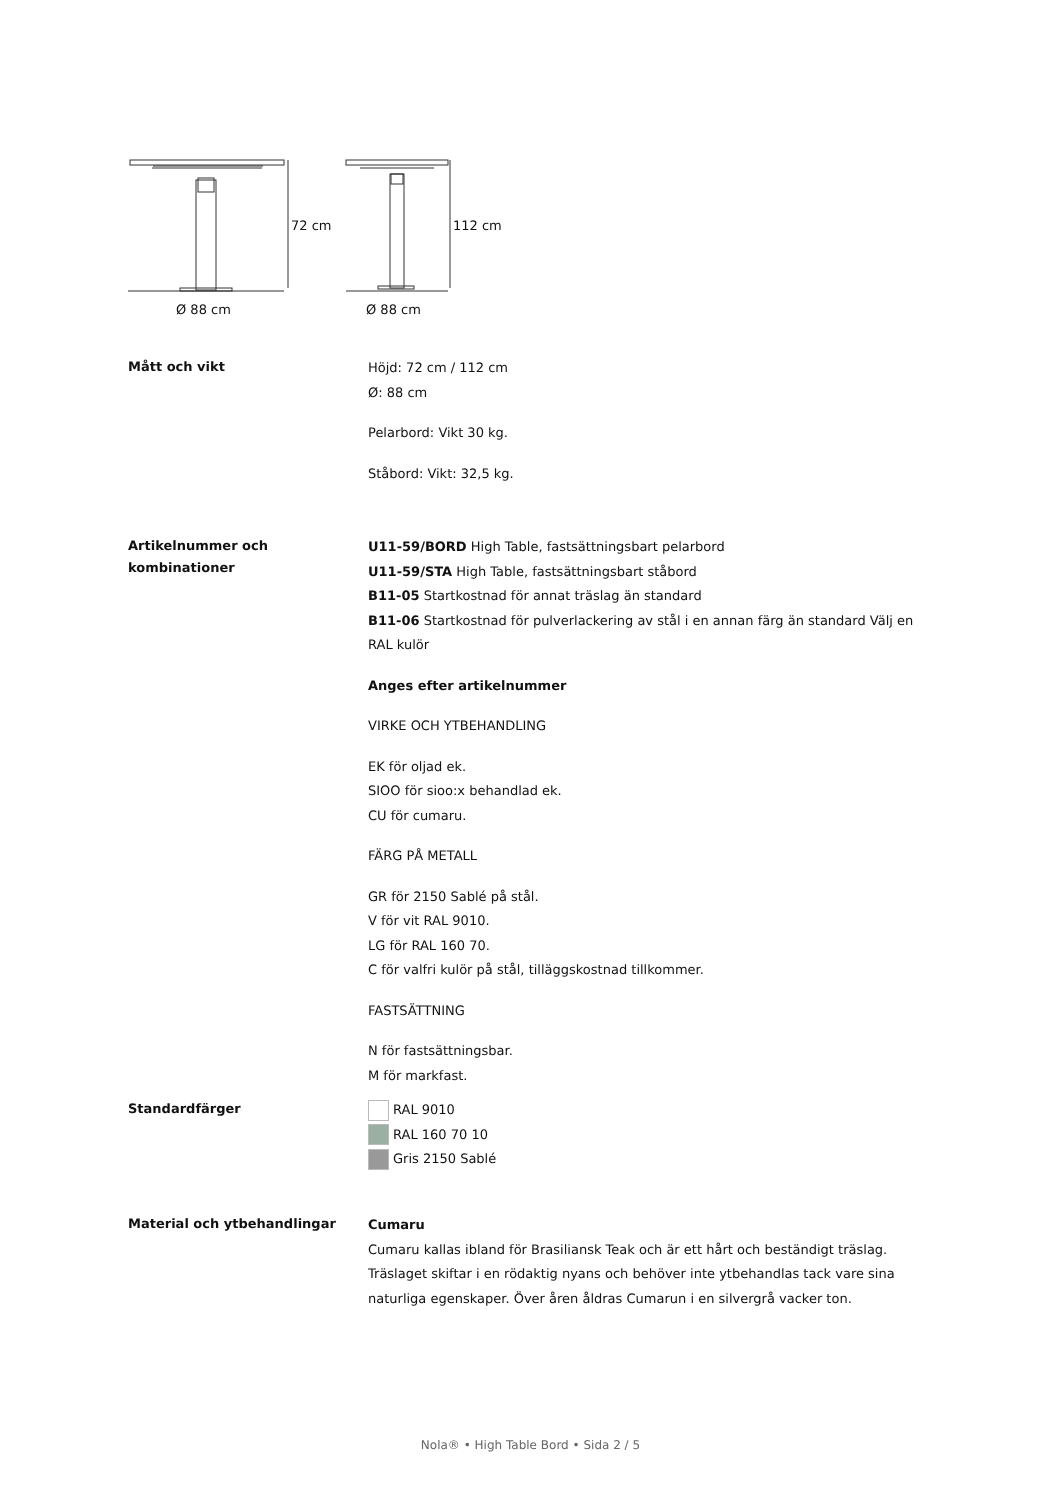72 cm
112 cm
Ø 88 cm
Ø 88 cm
Mått och vikt
Höjd: 72 cm / 112 cm
Ø: 88 cm
Pelarbord: Vikt 30 kg.
Ståbord: Vikt: 32,5 kg.
Artikelnummer och kombinationer
U11-59/BORD High Table, fastsättningsbart pelarbord
U11-59/STA High Table, fastsättningsbart ståbord
B11-05 Startkostnad för annat träslag än standard
B11-06 Startkostnad för pulverlackering av stål i en annan färg än standard Välj en RAL kulör
Anges efter artikelnummer
VIRKE OCH YTBEHANDLING
EK för oljad ek.
SIOO för sioo:x behandlad ek.
CU för cumaru.
FÄRG PÅ METALL
GR för 2150 Sablé på stål.
V för vit RAL 9010.
LG för RAL 160 70.
C för valfri kulör på stål, tilläggskostnad tillkommer.
FASTSÄTTNING
N för fastsättningsbar.
M för markfast.
Standardfärger
RAL 9010
RAL 160 70 10
Gris 2150 Sablé
Material och ytbehandlingar
Cumaru
Cumaru kallas ibland för Brasiliansk Teak och är ett hårt och beständigt träslag. Träslaget skiftar i en rödaktig nyans och behöver inte ytbehandlas tack vare sina naturliga egenskaper. Över åren åldras Cumarun i en silvergrå vacker ton.
Nola® • High Table Bord • Sida 2 / 5